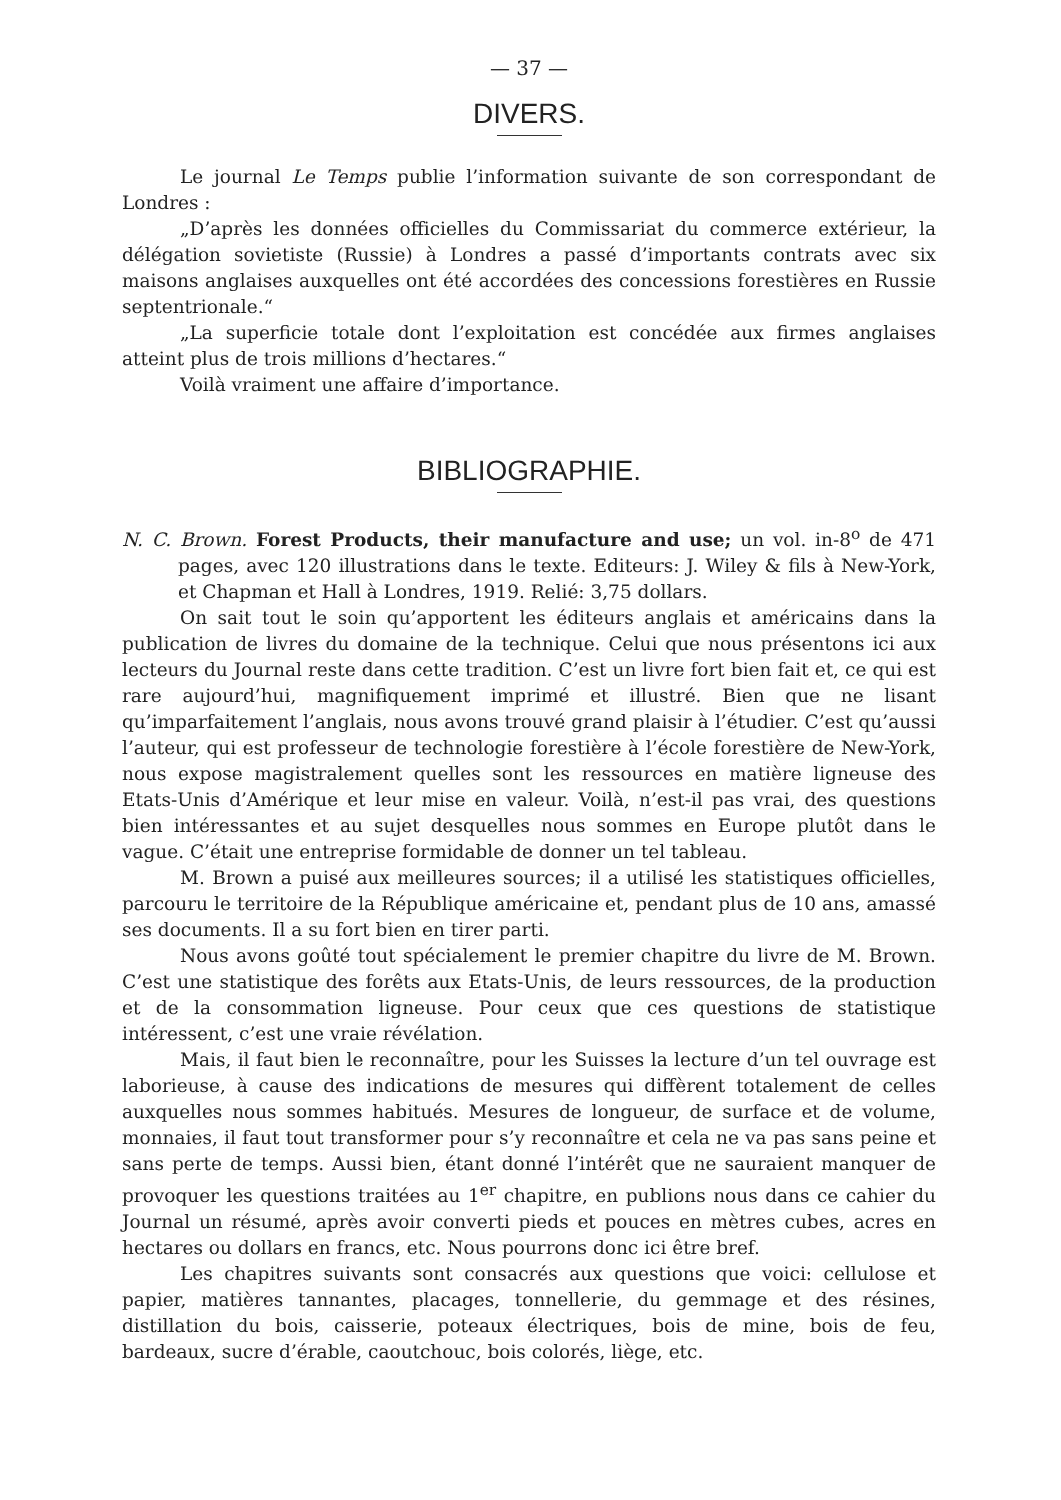— 37 —
DIVERS.
Le journal Le Temps publie l’information suivante de son correspondant de Londres :
„D’après les données officielles du Commissariat du commerce extérieur, la délégation sovietiste (Russie) à Londres a passé d’importants contrats avec six maisons anglaises auxquelles ont été accordées des concessions forestières en Russie septentrionale.“
„La superficie totale dont l’exploitation est concédée aux firmes anglaises atteint plus de trois millions d’hectares.“
Voilà vraiment une affaire d’importance.
BIBLIOGRAPHIE.
N. C. Brown. Forest Products, their manufacture and use; un vol. in-8<sup>o</sup> de 471 pages, avec 120 illustrations dans le texte. Editeurs: J. Wiley & fils à New-York, et Chapman et Hall à Londres, 1919. Relié: 3,75 dollars.
On sait tout le soin qu’apportent les éditeurs anglais et américains dans la publication de livres du domaine de la technique. Celui que nous présentons ici aux lecteurs du Journal reste dans cette tradition. C’est un livre fort bien fait et, ce qui est rare aujourd’hui, magnifiquement imprimé et illustré. Bien que ne lisant qu’imparfaitement l’anglais, nous avons trouvé grand plaisir à l’étudier. C’est qu’aussi l’auteur, qui est professeur de technologie forestière à l’école forestière de New-York, nous expose magistralement quelles sont les ressources en matière ligneuse des Etats-Unis d’Amérique et leur mise en valeur. Voilà, n’est-il pas vrai, des questions bien intéressantes et au sujet desquelles nous sommes en Europe plutôt dans le vague. C’était une entreprise formidable de donner un tel tableau.
M. Brown a puisé aux meilleures sources; il a utilisé les statistiques officielles, parcouru le territoire de la République américaine et, pendant plus de 10 ans, amassé ses documents. Il a su fort bien en tirer parti.
Nous avons goûté tout spécialement le premier chapitre du livre de M. Brown. C’est une statistique des forêts aux Etats-Unis, de leurs ressources, de la production et de la consommation ligneuse. Pour ceux que ces questions de statistique intéressent, c’est une vraie révélation.
Mais, il faut bien le reconnaître, pour les Suisses la lecture d’un tel ouvrage est laborieuse, à cause des indications de mesures qui diffèrent totalement de celles auxquelles nous sommes habitués. Mesures de longueur, de surface et de volume, monnaies, il faut tout transformer pour s’y reconnaître et cela ne va pas sans peine et sans perte de temps. Aussi bien, étant donné l’intérêt que ne sauraient manquer de provoquer les questions traitées au 1<sup>er</sup> chapitre, en publions nous dans ce cahier du Journal un résumé, après avoir converti pieds et pouces en mètres cubes, acres en hectares ou dollars en francs, etc. Nous pourrons donc ici être bref.
Les chapitres suivants sont consacrés aux questions que voici: cellulose et papier, matières tannantes, placages, tonnellerie, du gemmage et des résines, distillation du bois, caisserie, poteaux électriques, bois de mine, bois de feu, bardeaux, sucre d’érable, caoutchouc, bois colorés, liège, etc.